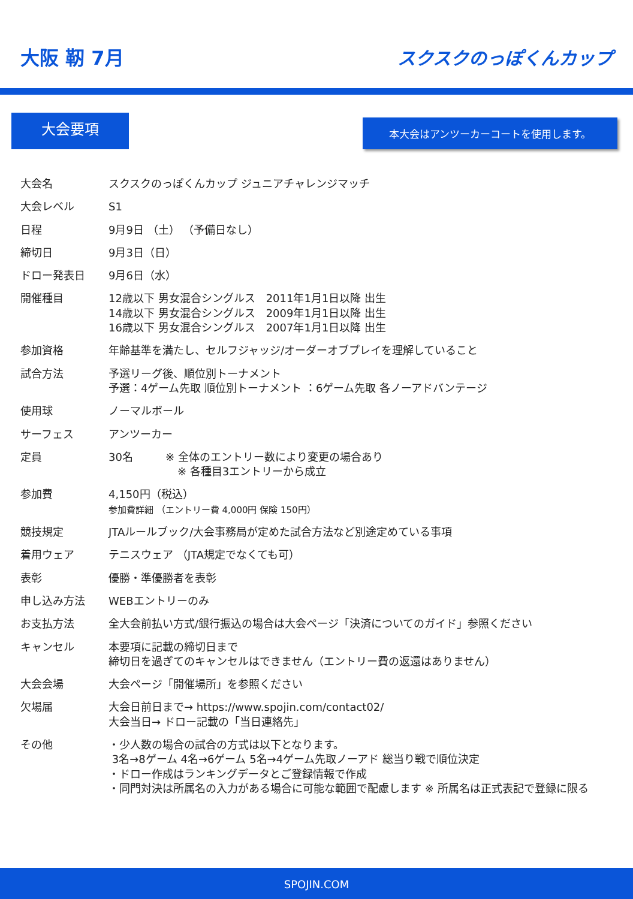大阪 靭 7月
スクスクのっぽくんカップ
大会要項
本大会はアンツーカーコートを使用します。
| 大会名 | スクスクのっぽくんカップ ジュニアチャレンジマッチ |
| 大会レベル | S1 |
| 日程 | 9月9日 （土） （予備日なし） |
| 締切日 | 9月3日（日） |
| ドロー発表日 | 9月6日（水） |
| 開催種目 | 12歳以下 男女混合シングルス 2011年1月1日以降 出生 14歳以下 男女混合シングルス 2009年1月1日以降 出生 16歳以下 男女混合シングルス 2007年1月1日以降 出生 |
| 参加資格 | 年齢基準を満たし、セルフジャッジ/オーダーオブプレイを理解していること |
| 試合方法 | 予選リーグ後、順位別トーナメント 予選：4ゲーム先取 順位別トーナメント ：6ゲーム先取 各ノーアドバンテージ |
| 使用球 | ノーマルボール |
| サーフェス | アンツーカー |
| 定員 | 30名 ※ 全体のエントリー数により変更の場合あり ※ 各種目3エントリーから成立 |
| 参加費 | 4,150円（税込） 参加費詳細 （エントリー費 4,000円 保険 150円） |
| 競技規定 | JTAルールブック/大会事務局が定めた試合方法など別途定めている事項 |
| 着用ウェア | テニスウェア （JTA規定でなくても可） |
| 表彰 | 優勝・準優勝者を表彰 |
| 申し込み方法 | WEBエントリーのみ |
| お支払方法 | 全大会前払い方式/銀行振込の場合は大会ページ「決済についてのガイド」参照ください |
| キャンセル | 本要項に記載の締切日まで 締切日を過ぎてのキャンセルはできません（エントリー費の返還はありません） |
| 大会会場 | 大会ページ「開催場所」を参照ください |
| 欠場届 | 大会日前日まで→ https://www.spojin.com/contact02/ 大会当日→ ドロー記載の「当日連絡先」 |
| その他 | ・少人数の場合の試合の方式は以下となります。 3名→8ゲーム 4名→6ゲーム 5名→4ゲーム先取ノーアド 総当り戦で順位決定 ・ドロー作成はランキングデータとご登録情報で作成 ・同門対決は所属名の入力がある場合に可能な範囲で配慮します ※ 所属名は正式表記で登録に限る |
SPOJIN.COM